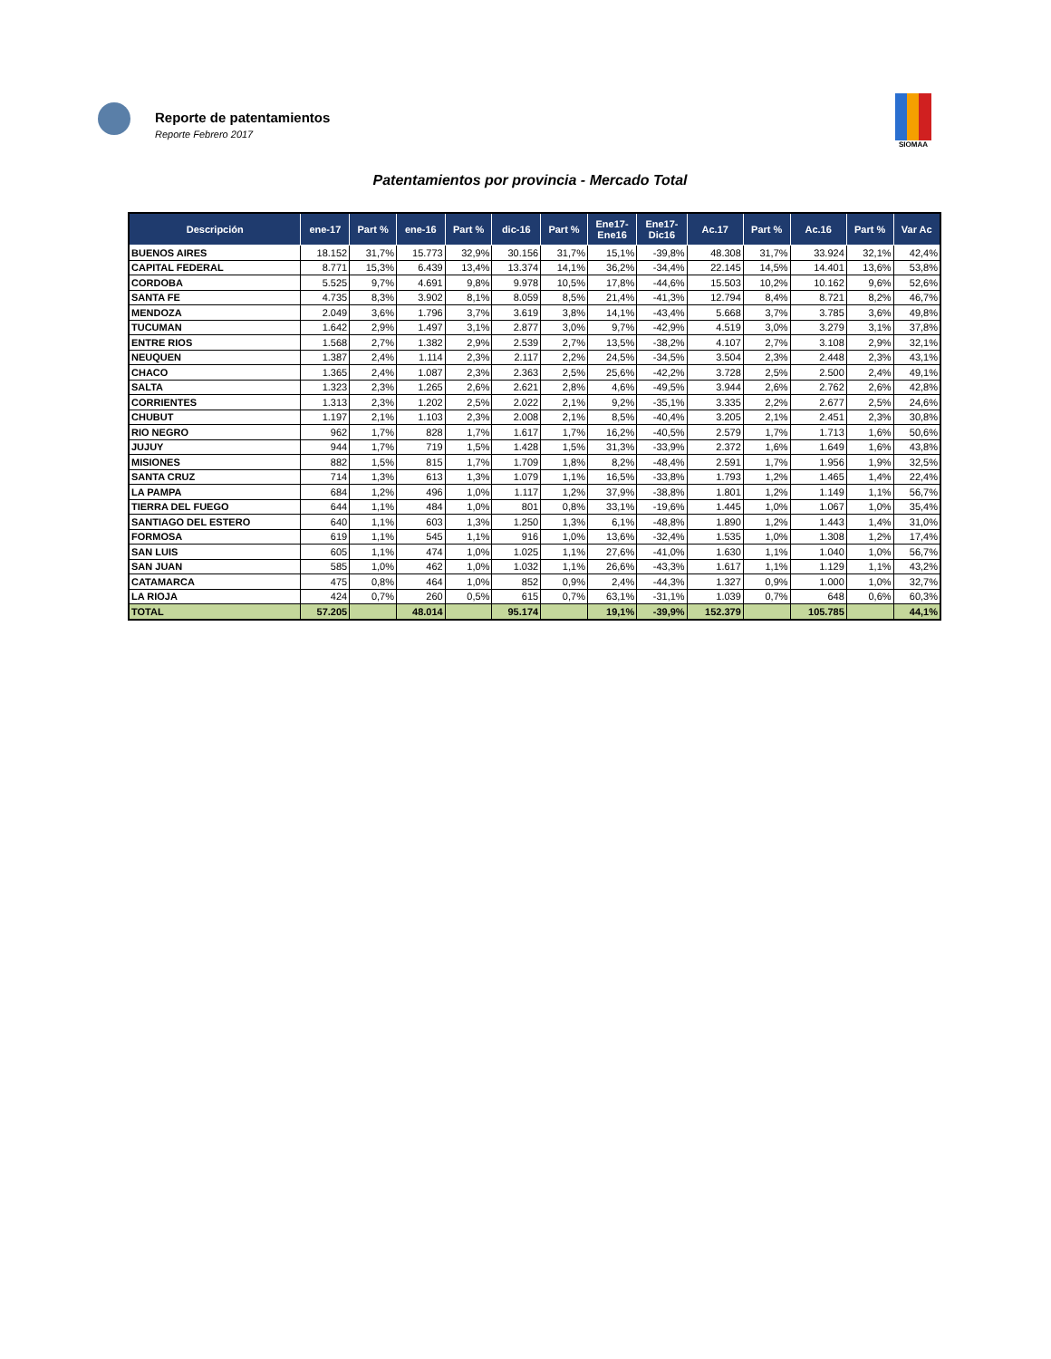Reporte de patentamientos
Reporte Febrero 2017
SIOMAA
Patentamientos por provincia - Mercado Total
| Descripción | ene-17 | Part % | ene-16 | Part % | dic-16 | Part % | Ene17- Ene16 | Ene17- Dic16 | Ac.17 | Part % | Ac.16 | Part % | Var Ac |
| --- | --- | --- | --- | --- | --- | --- | --- | --- | --- | --- | --- | --- | --- |
| BUENOS AIRES | 18.152 | 31,7% | 15.773 | 32,9% | 30.156 | 31,7% | 15,1% | -39,8% | 48.308 | 31,7% | 33.924 | 32,1% | 42,4% |
| CAPITAL FEDERAL | 8.771 | 15,3% | 6.439 | 13,4% | 13.374 | 14,1% | 36,2% | -34,4% | 22.145 | 14,5% | 14.401 | 13,6% | 53,8% |
| CORDOBA | 5.525 | 9,7% | 4.691 | 9,8% | 9.978 | 10,5% | 17,8% | -44,6% | 15.503 | 10,2% | 10.162 | 9,6% | 52,6% |
| SANTA FE | 4.735 | 8,3% | 3.902 | 8,1% | 8.059 | 8,5% | 21,4% | -41,3% | 12.794 | 8,4% | 8.721 | 8,2% | 46,7% |
| MENDOZA | 2.049 | 3,6% | 1.796 | 3,7% | 3.619 | 3,8% | 14,1% | -43,4% | 5.668 | 3,7% | 3.785 | 3,6% | 49,8% |
| TUCUMAN | 1.642 | 2,9% | 1.497 | 3,1% | 2.877 | 3,0% | 9,7% | -42,9% | 4.519 | 3,0% | 3.279 | 3,1% | 37,8% |
| ENTRE RIOS | 1.568 | 2,7% | 1.382 | 2,9% | 2.539 | 2,7% | 13,5% | -38,2% | 4.107 | 2,7% | 3.108 | 2,9% | 32,1% |
| NEUQUEN | 1.387 | 2,4% | 1.114 | 2,3% | 2.117 | 2,2% | 24,5% | -34,5% | 3.504 | 2,3% | 2.448 | 2,3% | 43,1% |
| CHACO | 1.365 | 2,4% | 1.087 | 2,3% | 2.363 | 2,5% | 25,6% | -42,2% | 3.728 | 2,5% | 2.500 | 2,4% | 49,1% |
| SALTA | 1.323 | 2,3% | 1.265 | 2,6% | 2.621 | 2,8% | 4,6% | -49,5% | 3.944 | 2,6% | 2.762 | 2,6% | 42,8% |
| CORRIENTES | 1.313 | 2,3% | 1.202 | 2,5% | 2.022 | 2,1% | 9,2% | -35,1% | 3.335 | 2,2% | 2.677 | 2,5% | 24,6% |
| CHUBUT | 1.197 | 2,1% | 1.103 | 2,3% | 2.008 | 2,1% | 8,5% | -40,4% | 3.205 | 2,1% | 2.451 | 2,3% | 30,8% |
| RIO NEGRO | 962 | 1,7% | 828 | 1,7% | 1.617 | 1,7% | 16,2% | -40,5% | 2.579 | 1,7% | 1.713 | 1,6% | 50,6% |
| JUJUY | 944 | 1,7% | 719 | 1,5% | 1.428 | 1,5% | 31,3% | -33,9% | 2.372 | 1,6% | 1.649 | 1,6% | 43,8% |
| MISIONES | 882 | 1,5% | 815 | 1,7% | 1.709 | 1,8% | 8,2% | -48,4% | 2.591 | 1,7% | 1.956 | 1,9% | 32,5% |
| SANTA CRUZ | 714 | 1,3% | 613 | 1,3% | 1.079 | 1,1% | 16,5% | -33,8% | 1.793 | 1,2% | 1.465 | 1,4% | 22,4% |
| LA PAMPA | 684 | 1,2% | 496 | 1,0% | 1.117 | 1,2% | 37,9% | -38,8% | 1.801 | 1,2% | 1.149 | 1,1% | 56,7% |
| TIERRA DEL FUEGO | 644 | 1,1% | 484 | 1,0% | 801 | 0,8% | 33,1% | -19,6% | 1.445 | 1,0% | 1.067 | 1,0% | 35,4% |
| SANTIAGO DEL ESTERO | 640 | 1,1% | 603 | 1,3% | 1.250 | 1,3% | 6,1% | -48,8% | 1.890 | 1,2% | 1.443 | 1,4% | 31,0% |
| FORMOSA | 619 | 1,1% | 545 | 1,1% | 916 | 1,0% | 13,6% | -32,4% | 1.535 | 1,0% | 1.308 | 1,2% | 17,4% |
| SAN LUIS | 605 | 1,1% | 474 | 1,0% | 1.025 | 1,1% | 27,6% | -41,0% | 1.630 | 1,1% | 1.040 | 1,0% | 56,7% |
| SAN JUAN | 585 | 1,0% | 462 | 1,0% | 1.032 | 1,1% | 26,6% | -43,3% | 1.617 | 1,1% | 1.129 | 1,1% | 43,2% |
| CATAMARCA | 475 | 0,8% | 464 | 1,0% | 852 | 0,9% | 2,4% | -44,3% | 1.327 | 0,9% | 1.000 | 1,0% | 32,7% |
| LA RIOJA | 424 | 0,7% | 260 | 0,5% | 615 | 0,7% | 63,1% | -31,1% | 1.039 | 0,7% | 648 | 0,6% | 60,3% |
| TOTAL | 57.205 | | 48.014 | | 95.174 | | 19,1% | -39,9% | 152.379 | | 105.785 | | 44,1% |